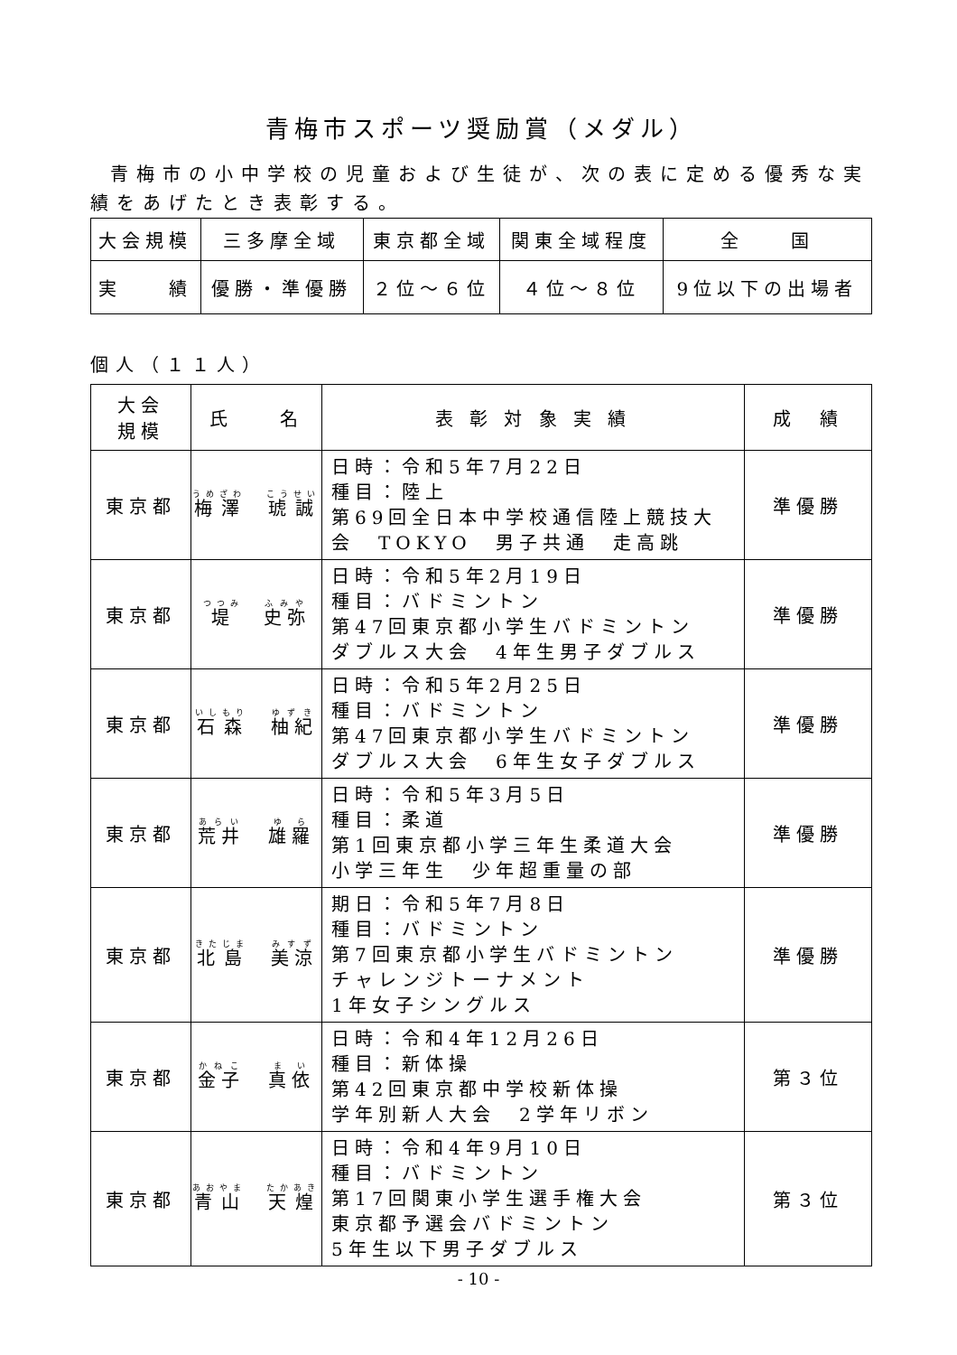青梅市スポーツ奨励賞（メダル）
青梅市の小中学校の児童および生徒が、次の表に定める優秀な実績をあげたとき表彰する。
| 大会規模 | 三多摩全域 | 東京都全域 | 関東全域程度 | 全 国 |
| 実 績 | 優勝・準優勝 | ２位～６位 | ４位～８位 | 9位以下の出場者 |
個人（１１人）
| 大会 規模 | 氏 名 | 表 彰 対 象 実 績 | 成 績 |
| --- | --- | --- | --- |
| 東京都 | 梅澤 琥誠 | 日時：令和5年7月22日 種目：陸上 第69回全日本中学校通信陸上競技大会 TOKYO 男子共通 走高跳 | 準優勝 |
| 東京都 | 堤 史弥 | 日時：令和5年2月19日 種目：バドミントン 第47回東京都小学生バドミントン ダブルス大会 4年生男子ダブルス | 準優勝 |
| 東京都 | 石森 柚紀 | 日時：令和5年2月25日 種目：バドミントン 第47回東京都小学生バドミントン ダブルス大会 6年生女子ダブルス | 準優勝 |
| 東京都 | 荒井 雄羅 | 日時：令和5年3月5日 種目：柔道 第1回東京都小学三年生柔道大会 小学三年生 少年超重量の部 | 準優勝 |
| 東京都 | 北島 美涼 | 期日：令和5年7月8日 種目：バドミントン 第7回東京都小学生バドミントン チャレンジトーナメント 1年女子シングルス | 準優勝 |
| 東京都 | 金子 真依 | 日時：令和4年12月26日 種目：新体操 第42回東京都中学校新体操 学年別新人大会 2学年リボン | 第３位 |
| 東京都 | 青山 天煌 | 日時：令和4年9月10日 種目：バドミントン 第17回関東小学生選手権大会 東京都予選会バドミントン 5年生以下男子ダブルス | 第３位 |
- 10 -